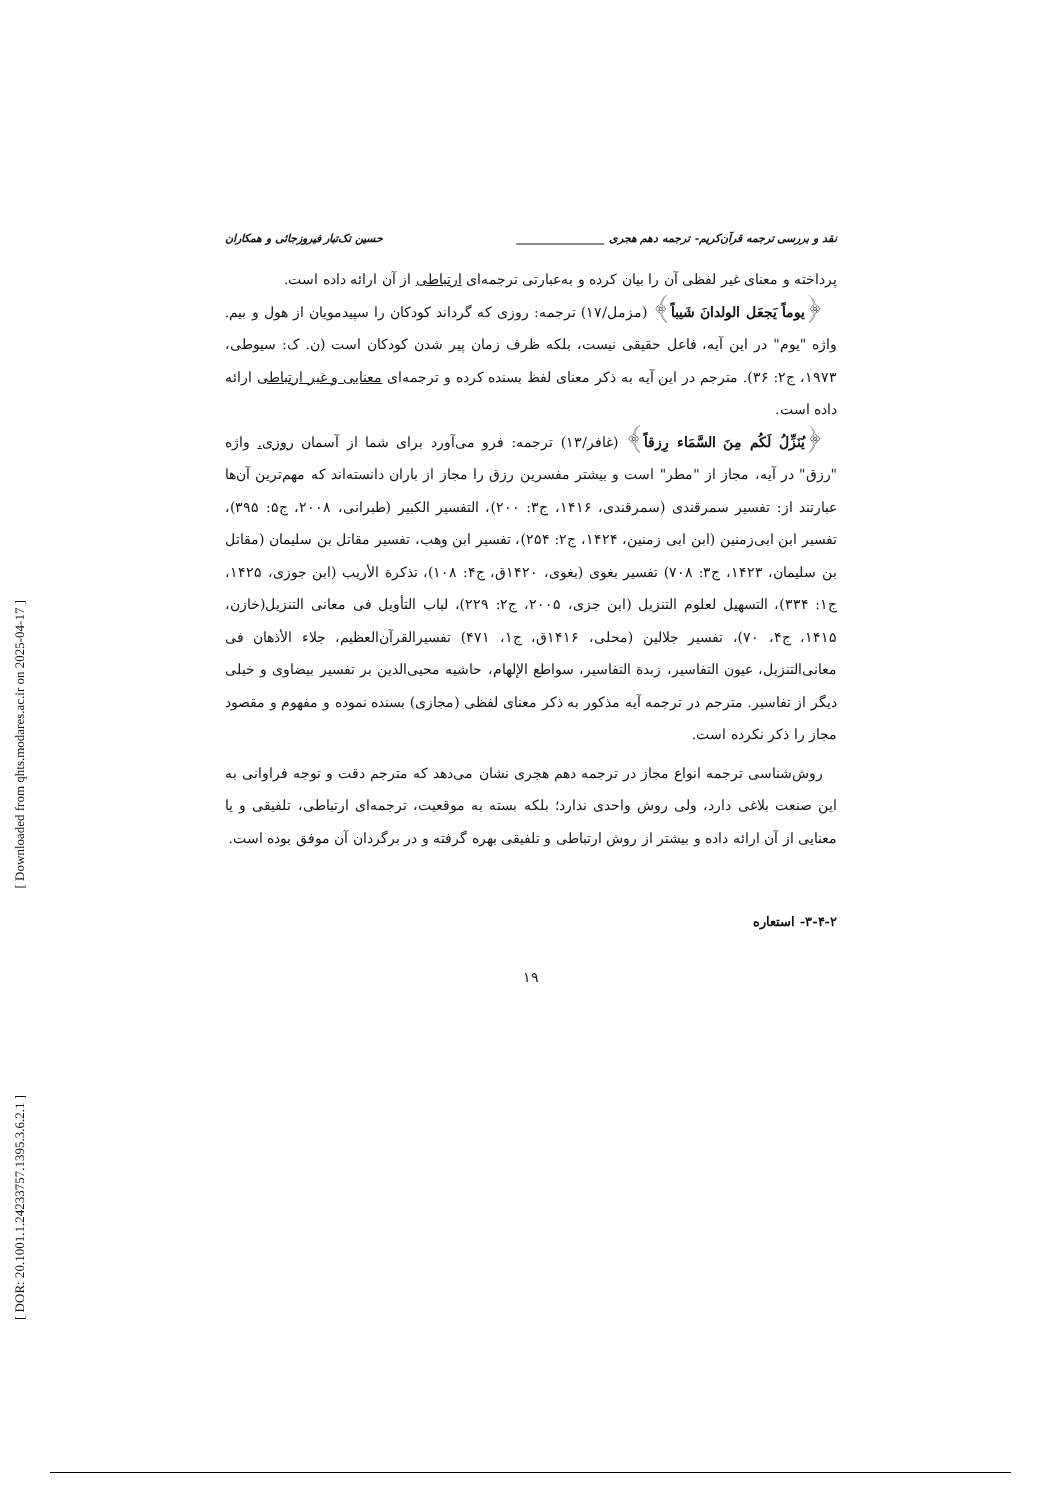[ Downloaded from qhts.modares.ac.ir on 2025-04-17 ]
[ DOR: 20.1001.1.24233757.1395.3.6.2.1 ]
نقد و بررسی ترجمه قرآن‌کریم- ترجمه دهم هجری ________________ حسین تک‌تبار فیروزجائی و همکاران
پرداخته و معنای غیر لفظی آن را بیان کرده و به‌عبارتی ترجمه‌ای ارتباطی از آن ارائه داده است.
﴿یوماً یَجعَل الولدانَ شَیباً﴾ (مزمل/۱۷) ترجمه: روزی که گرداند کودکان را سپیدمویان از هول و بیم. واژه "یوم" در این آیه، فاعل حقیقی نیست، بلکه ظرف زمان پیر شدن کودکان است (ن. ک: سیوطی، ۱۹۷۳، ج۲: ۳۶). مترجم در این آیه به ذکر معنای لفظ بسنده کرده و ترجمه‌ای معنایی و غیر ارتباطی ارائه داده است.
﴿یُنَزِّلُ لَکُم مِنَ السَّمَاء رِزقاً﴾ (غافر/۱۳) ترجمه: فرو می‌آورد برای شما از آسمان روزی. واژه "رزق" در آیه، مجاز از "مطر" است و بیشتر مفسرین رزق را مجاز از باران دانسته‌اند که مهم‌ترین آن‌ها عبارتند از: تفسیر سمرقندی (سمرقندی، ۱۴۱۶، ج۳: ۲۰۰)، التفسیر الکبیر (طبرانی، ۲۰۰۸، ج۵: ۳۹۵)، تفسیر ابن ابی‌زمنین (ابن ابی زمنین، ۱۴۲۴، ج۲: ۲۵۴)، تفسیر ابن وهب، تفسیر مقاتل بن سلیمان (مقاتل بن سلیمان، ۱۴۲۳، ج۳: ۷۰۸) تفسیر بغوی (بغوی، ۱۴۲۰ق، ج۴: ۱۰۸)، تذکرة الأریب (ابن جوزی، ۱۴۲۵، ج۱: ۳۳۴)، التسهیل لعلوم التنزیل (ابن جزی، ۲۰۰۵، ج۲: ۲۲۹)، لباب التأویل فی معانی التنزیل(خازن، ۱۴۱۵، ج۴، ۷۰)، تفسیر جلالین (محلی، ۱۴۱۶ق، ج۱، ۴۷۱) تفسیرالقرآن‌العظیم، جلاء الأذهان فی معانی‌التنزیل، عیون التفاسیر، زبدة التفاسیر، سواطع الإلهام، حاشیه محیی‌الدین بر تفسیر بیضاوی و خیلی دیگر از تفاسیر. مترجم در ترجمه آیه مذکور به ذکر معنای لفظی (مجازی) بسنده نموده و مفهوم و مقصود مجاز را ذکر نکرده است.
روش‌شناسی ترجمه انواع مجاز در ترجمه دهم هجری نشان می‌دهد که مترجم دقت و توجه فراوانی به این صنعت بلاغی دارد، ولی روش واحدی ندارد؛ بلکه بسته به موقعیت، ترجمه‌ای ارتباطی، تلفیقی و یا معنایی از آن ارائه داده و بیشتر از روش ارتباطی و تلفیقی بهره گرفته و در برگردان آن موفق بوده است.
۳-۴-۲- استعاره
۱۹